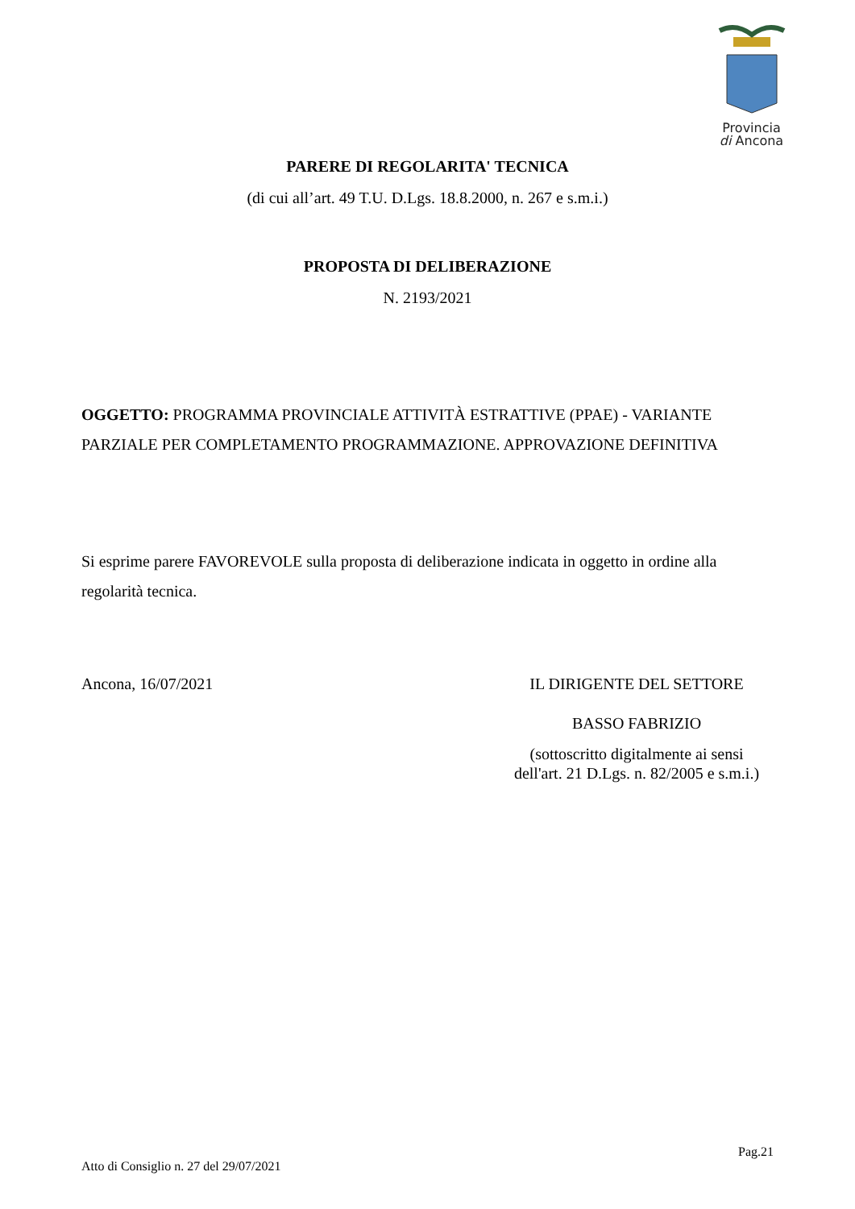Provincia
di Ancona
PARERE DI REGOLARITA' TECNICA
(di cui all’art. 49 T.U. D.Lgs. 18.8.2000, n. 267 e s.m.i.)
PROPOSTA DI DELIBERAZIONE
N. 2193/2021
OGGETTO: PROGRAMMA PROVINCIALE ATTIVITÀ ESTRATTIVE (PPAE) - VARIANTE PARZIALE PER COMPLETAMENTO PROGRAMMAZIONE. APPROVAZIONE DEFINITIVA
Si esprime parere FAVOREVOLE sulla proposta di deliberazione indicata in oggetto in ordine alla regolarità tecnica.
Ancona, 16/07/2021 IL DIRIGENTE DEL SETTORE
BASSO FABRIZIO
(sottoscritto digitalmente ai sensi
dell'art. 21 D.Lgs. n. 82/2005 e s.m.i.)
Pag.21
Atto di Consiglio n. 27 del 29/07/2021